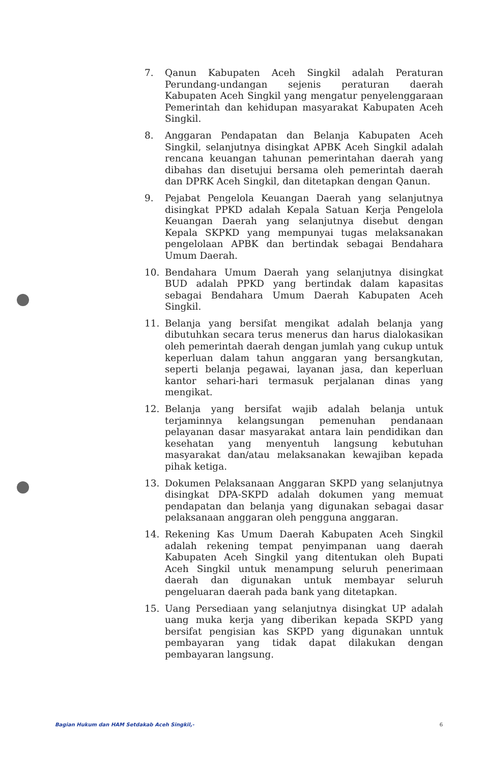7. Qanun Kabupaten Aceh Singkil adalah Peraturan Perundang-undangan sejenis peraturan daerah Kabupaten Aceh Singkil yang mengatur penyelenggaraan Pemerintah dan kehidupan masyarakat Kabupaten Aceh Singkil.
8. Anggaran Pendapatan dan Belanja Kabupaten Aceh Singkil, selanjutnya disingkat APBK Aceh Singkil adalah rencana keuangan tahunan pemerintahan daerah yang dibahas dan disetujui bersama oleh pemerintah daerah dan DPRK Aceh Singkil, dan ditetapkan dengan Qanun.
9. Pejabat Pengelola Keuangan Daerah yang selanjutnya disingkat PPKD adalah Kepala Satuan Kerja Pengelola Keuangan Daerah yang selanjutnya disebut dengan Kepala SKPKD yang mempunyai tugas melaksanakan pengelolaan APBK dan bertindak sebagai Bendahara Umum Daerah.
10. Bendahara Umum Daerah yang selanjutnya disingkat BUD adalah PPKD yang bertindak dalam kapasitas sebagai Bendahara Umum Daerah Kabupaten Aceh Singkil.
11. Belanja yang bersifat mengikat adalah belanja yang dibutuhkan secara terus menerus dan harus dialokasikan oleh pemerintah daerah dengan jumlah yang cukup untuk keperluan dalam tahun anggaran yang bersangkutan, seperti belanja pegawai, layanan jasa, dan keperluan kantor sehari-hari termasuk perjalanan dinas yang mengikat.
12. Belanja yang bersifat wajib adalah belanja untuk terjaminnya kelangsungan pemenuhan pendanaan pelayanan dasar masyarakat antara lain pendidikan dan kesehatan yang menyentuh langsung kebutuhan masyarakat dan/atau melaksanakan kewajiban kepada pihak ketiga.
13. Dokumen Pelaksanaan Anggaran SKPD yang selanjutnya disingkat DPA-SKPD adalah dokumen yang memuat pendapatan dan belanja yang digunakan sebagai dasar pelaksanaan anggaran oleh pengguna anggaran.
14. Rekening Kas Umum Daerah Kabupaten Aceh Singkil adalah rekening tempat penyimpanan uang daerah Kabupaten Aceh Singkil yang ditentukan oleh Bupati Aceh Singkil untuk menampung seluruh penerimaan daerah dan digunakan untuk membayar seluruh pengeluaran daerah pada bank yang ditetapkan.
15. Uang Persediaan yang selanjutnya disingkat UP adalah uang muka kerja yang diberikan kepada SKPD yang bersifat pengisian kas SKPD yang digunakan unntuk pembayaran yang tidak dapat dilakukan dengan pembayaran langsung.
Bagian Hukum dan HAM Setdakab Aceh Singkil,- 6